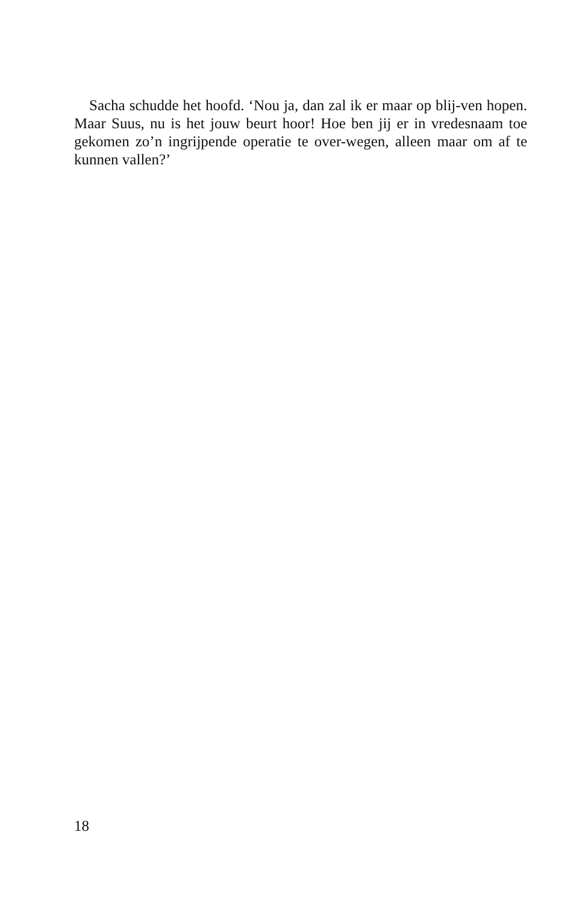Sacha schudde het hoofd. ‘Nou ja, dan zal ik er maar op blij-ven hopen. Maar Suus, nu is het jouw beurt hoor! Hoe ben jij er in vredesnaam toe gekomen zo’n ingrijpende operatie te over-wegen, alleen maar om af te kunnen vallen?’
18